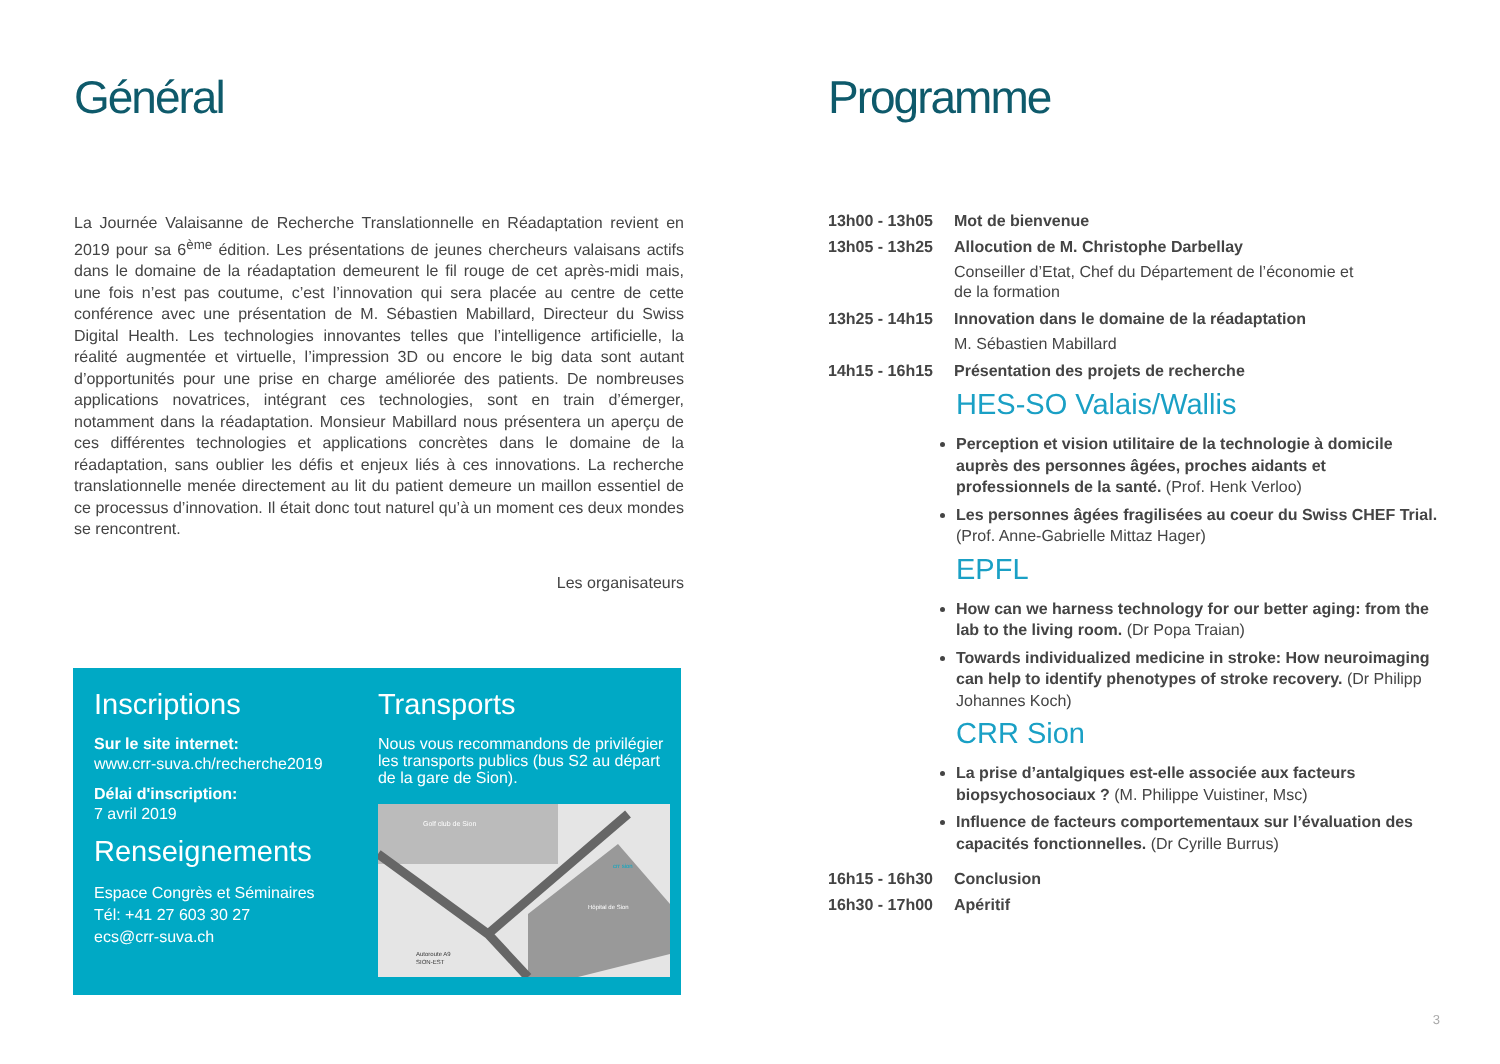Général
La Journée Valaisanne de Recherche Translationnelle en Réadaptation revient en 2019 pour sa 6<sup>ème</sup> édition. Les présentations de jeunes chercheurs valaisans actifs dans le domaine de la réadaptation demeurent le fil rouge de cet après-midi mais, une fois n’est pas coutume, c’est l’innovation qui sera placée au centre de cette conférence avec une présentation de M. Sébastien Mabillard, Directeur du Swiss Digital Health. Les technologies innovantes telles que l’intelligence artificielle, la réalité augmentée et virtuelle, l’impression 3D ou encore le big data sont autant d’opportunités pour une prise en charge améliorée des patients. De nombreuses applications novatrices, intégrant ces technologies, sont en train d’émerger, notamment dans la réadaptation. Monsieur Mabillard nous présentera un aperçu de ces différentes technologies et applications concrètes dans le domaine de la réadaptation, sans oublier les défis et enjeux liés à ces innovations. La recherche translationnelle menée directement au lit du patient demeure un maillon essentiel de ce processus d’innovation. Il était donc tout naturel qu’à un moment ces deux mondes se rencontrent.
Les organisateurs
Inscriptions
Sur le site internet:
www.crr-suva.ch/recherche2019
Délai d'inscription:
7 avril 2019
Renseignements
Espace Congrès et Séminaires
Tél: +41 27 603 30 27
ecs@crr-suva.ch
Transports
Nous vous recommandons de privilégier les transports publics (bus S2 au départ de la gare de Sion).
Golf club de Sion
Hôpital de Sion
Autoroute A9
SION-EST
crr sion
Programme
13h00 - 13h05 Mot de bienvenue
13h05 - 13h25 Allocution de M. Christophe Darbellay
Conseiller d’Etat, Chef du Département de l’économie et
de la formation
13h25 - 14h15 Innovation dans le domaine de la réadaptation
M. Sébastien Mabillard
14h15 - 16h15 Présentation des projets de recherche
HES-SO Valais/Wallis
Perception et vision utilitaire de la technologie à domicile auprès des personnes âgées, proches aidants et professionnels de la santé. (Prof. Henk Verloo)
Les personnes âgées fragilisées au coeur du Swiss CHEF Trial. (Prof. Anne-Gabrielle Mittaz Hager)
EPFL
How can we harness technology for our better aging: from the lab to the living room. (Dr Popa Traian)
Towards individualized medicine in stroke: How neuroimaging can help to identify phenotypes of stroke recovery. (Dr Philipp Johannes Koch)
CRR Sion
La prise d’antalgiques est-elle associée aux facteurs biopsychosociaux ? (M. Philippe Vuistiner, Msc)
Influence de facteurs comportementaux sur l’évaluation des capacités fonctionnelles. (Dr Cyrille Burrus)
16h15 - 16h30 Conclusion
16h30 - 17h00 Apéritif
3